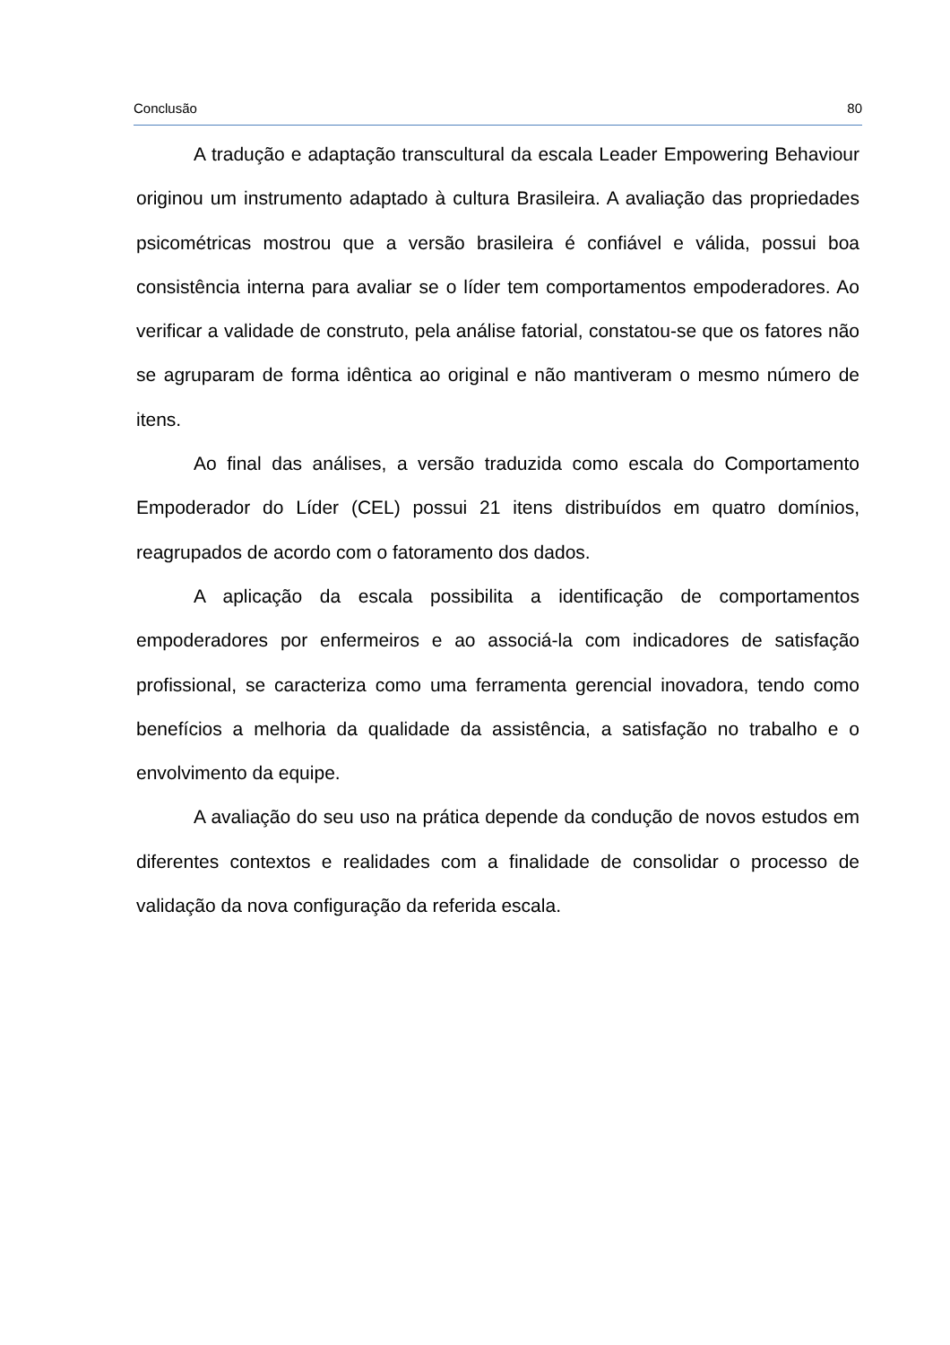Conclusão 80
A tradução e adaptação transcultural da escala Leader Empowering Behaviour originou um instrumento adaptado à cultura Brasileira. A avaliação das propriedades psicométricas mostrou que a versão brasileira é confiável e válida, possui boa consistência interna para avaliar se o líder tem comportamentos empoderadores. Ao verificar a validade de construto, pela análise fatorial, constatou-se que os fatores não se agruparam de forma idêntica ao original e não mantiveram o mesmo número de itens.
Ao final das análises, a versão traduzida como escala do Comportamento Empoderador do Líder (CEL) possui 21 itens distribuídos em quatro domínios, reagrupados de acordo com o fatoramento dos dados.
A aplicação da escala possibilita a identificação de comportamentos empoderadores por enfermeiros e ao associá-la com indicadores de satisfação profissional, se caracteriza como uma ferramenta gerencial inovadora, tendo como benefícios a melhoria da qualidade da assistência, a satisfação no trabalho e o envolvimento da equipe.
A avaliação do seu uso na prática depende da condução de novos estudos em diferentes contextos e realidades com a finalidade de consolidar o processo de validação da nova configuração da referida escala.